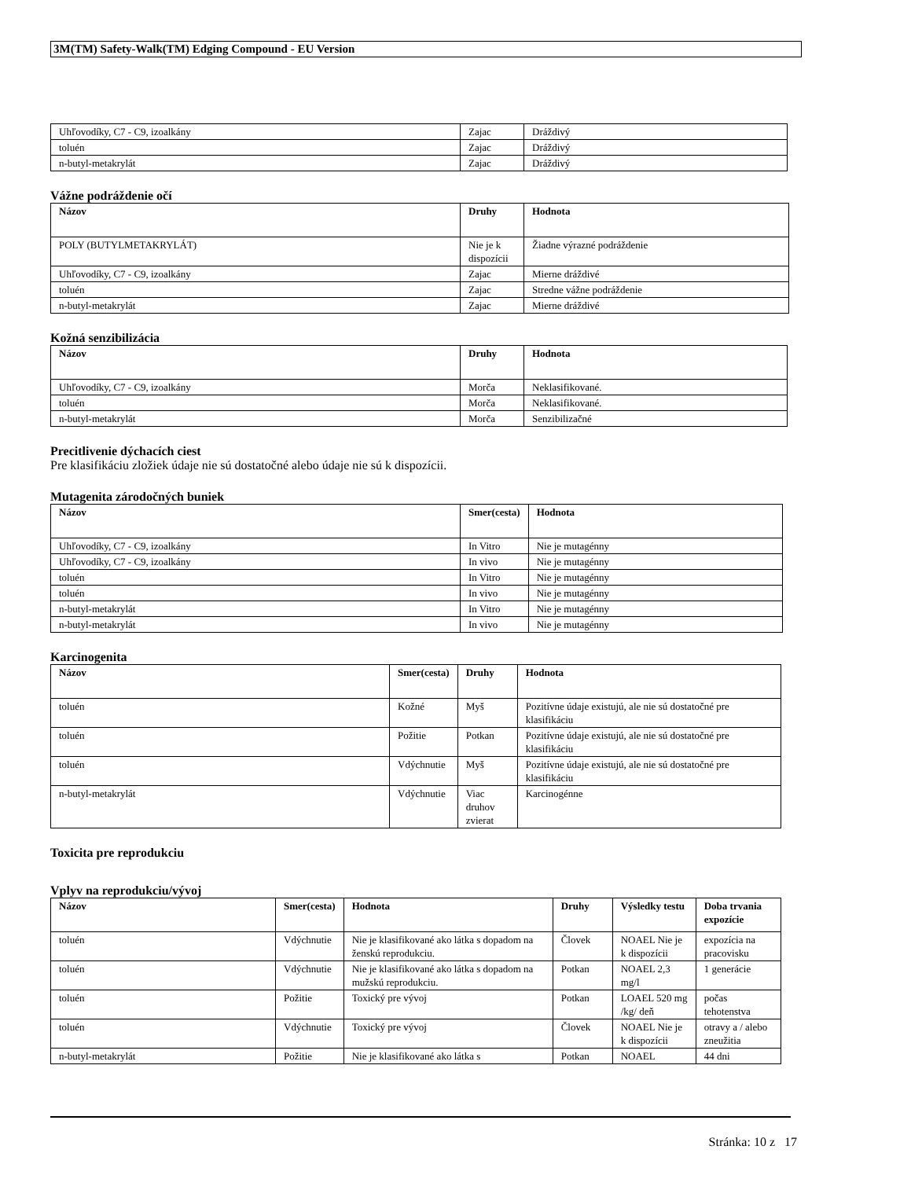3M(TM) Safety-Walk(TM) Edging Compound - EU Version
| Uhľovodíky, C7 - C9, izoalkány | Zajac | Dráždivý |
| toluén | Zajac | Dráždivý |
| n-butyl-metakrylát | Zajac | Dráždivý |
Vážne podráždenie očí
| Názov | Druhy | Hodnota |
| --- | --- | --- |
| POLY (BUTYLMETAKRYLÁT) | Nie je k dispozícii | Žiadne výrazné podráždenie |
| Uhľovodíky, C7 - C9, izoalkány | Zajac | Mierne dráždivé |
| toluén | Zajac | Stredne vážne podráždenie |
| n-butyl-metakrylát | Zajac | Mierne dráždivé |
Kožná senzibilizácia
| Názov | Druhy | Hodnota |
| --- | --- | --- |
| Uhľovodíky, C7 - C9, izoalkány | Morča | Neklasifikované. |
| toluén | Morča | Neklasifikované. |
| n-butyl-metakrylát | Morča | Senzibilizačné |
Precitlivenie dýchacích ciest
Pre klasifikáciu zložiek údaje nie sú dostatočné alebo údaje nie sú k dispozícii.
Mutagenita zárodočných buniek
| Názov | Smer(cesta) | Hodnota |
| --- | --- | --- |
| Uhľovodíky, C7 - C9, izoalkány | In Vitro | Nie je mutagénny |
| Uhľovodíky, C7 - C9, izoalkány | In vivo | Nie je mutagénny |
| toluén | In Vitro | Nie je mutagénny |
| toluén | In vivo | Nie je mutagénny |
| n-butyl-metakrylát | In Vitro | Nie je mutagénny |
| n-butyl-metakrylát | In vivo | Nie je mutagénny |
Karcinogenita
| Názov | Smer(cesta) | Druhy | Hodnota |
| --- | --- | --- | --- |
| toluén | Kožné | Myš | Pozitívne údaje existujú, ale nie sú dostatočné pre klasifikáciu |
| toluén | Požitie | Potkan | Pozitívne údaje existujú, ale nie sú dostatočné pre klasifikáciu |
| toluén | Vdýchnutie | Myš | Pozitívne údaje existujú, ale nie sú dostatočné pre klasifikáciu |
| n-butyl-metakrylát | Vdýchnutie | Viac druhov zvierat | Karcinogénne |
Toxicita pre reprodukciu
Vplyv na reprodukciu/vývoj
| Názov | Smer(cesta) | Hodnota | Druhy | Výsledky testu | Doba trvania expozície |
| --- | --- | --- | --- | --- | --- |
| toluén | Vdýchnutie | Nie je klasifikované ako látka s dopadom na ženskú reprodukciu. | Človek | NOAEL Nie je k dispozícii | expozícia na pracovisku |
| toluén | Vdýchnutie | Nie je klasifikované ako látka s dopadom na mužskú reprodukciu. | Potkan | NOAEL 2,3 mg/l | 1 generácie |
| toluén | Požitie | Toxický pre vývoj | Potkan | LOAEL 520 mg /kg/ deň | počas tehotenstva |
| toluén | Vdýchnutie | Toxický pre vývoj | Človek | NOAEL Nie je k dispozícii | otravy a / alebo zneužitia |
| n-butyl-metakrylát | Požitie | Nie je klasifikované ako látka s | Potkan | NOAEL | 44 dni |
Stránka: 10 z 17